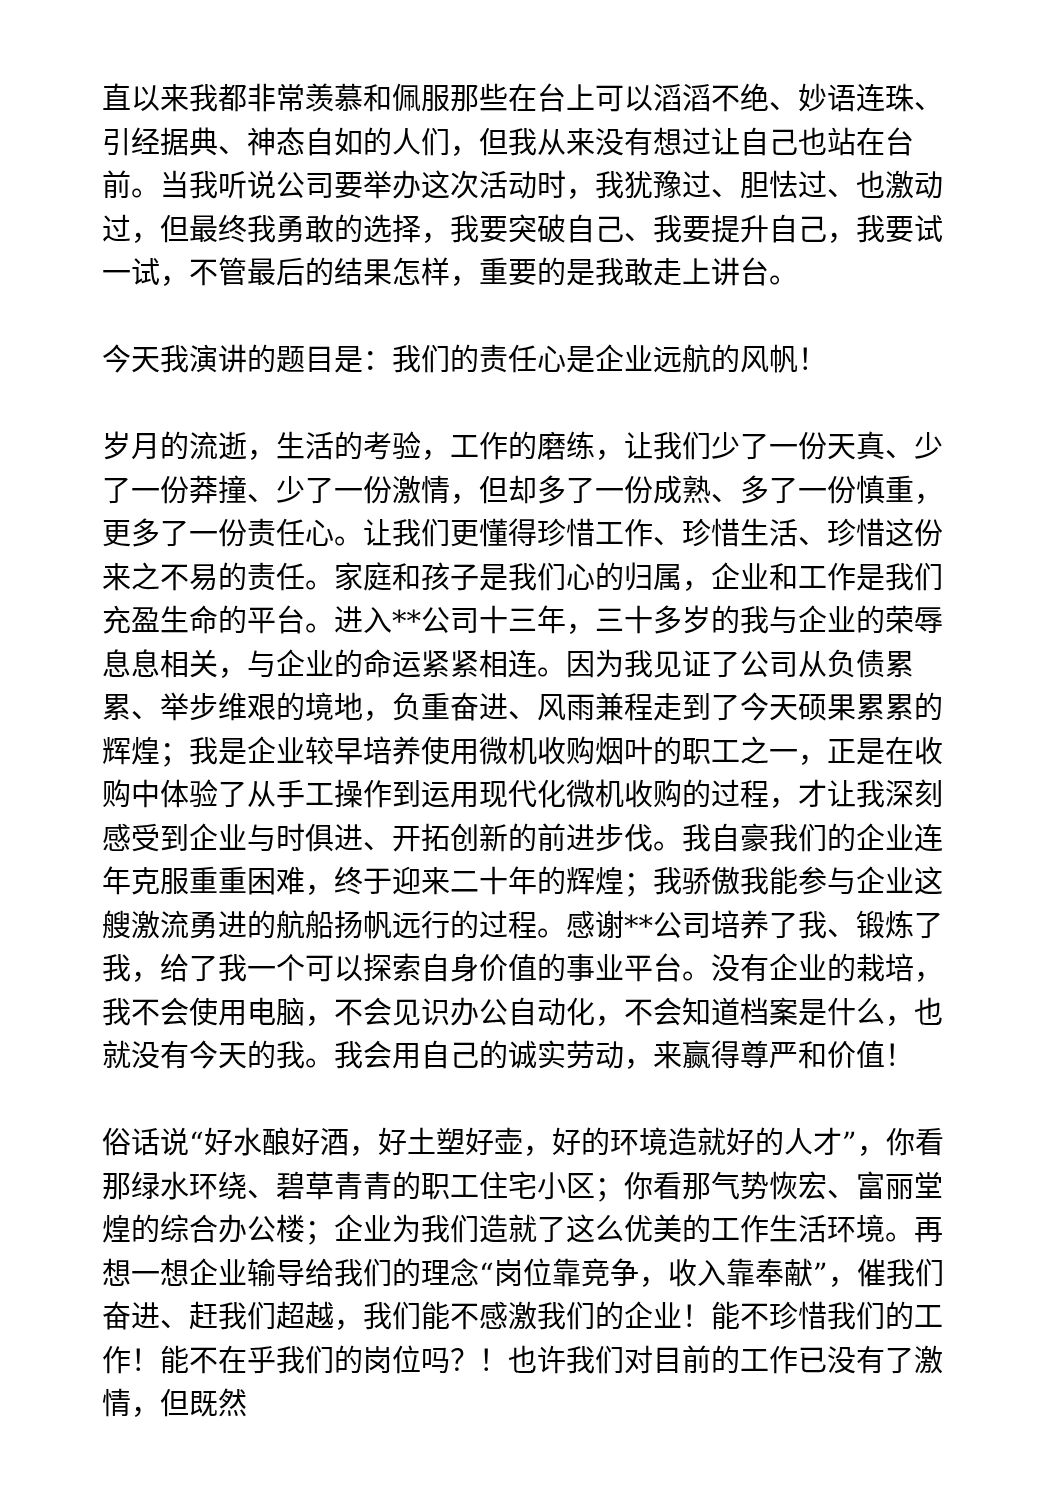直以来我都非常羡慕和佩服那些在台上可以滔滔不绝、妙语连珠、引经据典、神态自如的人们，但我从来没有想过让自己也站在台前。当我听说公司要举办这次活动时，我犹豫过、胆怯过、也激动过，但最终我勇敢的选择，我要突破自己、我要提升自己，我要试一试，不管最后的结果怎样，重要的是我敢走上讲台。
今天我演讲的题目是：我们的责任心是企业远航的风帆！
岁月的流逝，生活的考验，工作的磨练，让我们少了一份天真、少了一份莽撞、少了一份激情，但却多了一份成熟、多了一份慎重，更多了一份责任心。让我们更懂得珍惜工作、珍惜生活、珍惜这份来之不易的责任。家庭和孩子是我们心的归属，企业和工作是我们充盈生命的平台。进入**公司十三年，三十多岁的我与企业的荣辱息息相关，与企业的命运紧紧相连。因为我见证了公司从负债累累、举步维艰的境地，负重奋进、风雨兼程走到了今天硕果累累的辉煌；我是企业较早培养使用微机收购烟叶的职工之一，正是在收购中体验了从手工操作到运用现代化微机收购的过程，才让我深刻感受到企业与时俱进、开拓创新的前进步伐。我自豪我们的企业连年克服重重困难，终于迎来二十年的辉煌；我骄傲我能参与企业这艘激流勇进的航船扬帆远行的过程。感谢**公司培养了我、锻炼了我，给了我一个可以探索自身价值的事业平台。没有企业的栽培，我不会使用电脑，不会见识办公自动化，不会知道档案是什么，也就没有今天的我。我会用自己的诚实劳动，来赢得尊严和价值！
俗话说“好水酿好酒，好土塑好壶，好的环境造就好的人才”，你看那绿水环绕、碧草青青的职工住宅小区；你看那气势恢宏、富丽堂煌的综合办公楼；企业为我们造就了这么优美的工作生活环境。再想一想企业输导给我们的理念“岗位靠竞争，收入靠奉献”，催我们奋进、赶我们超越，我们能不感激我们的企业！能不珍惜我们的工作！能不在乎我们的岗位吗？！也许我们对目前的工作已没有了激情，但既然